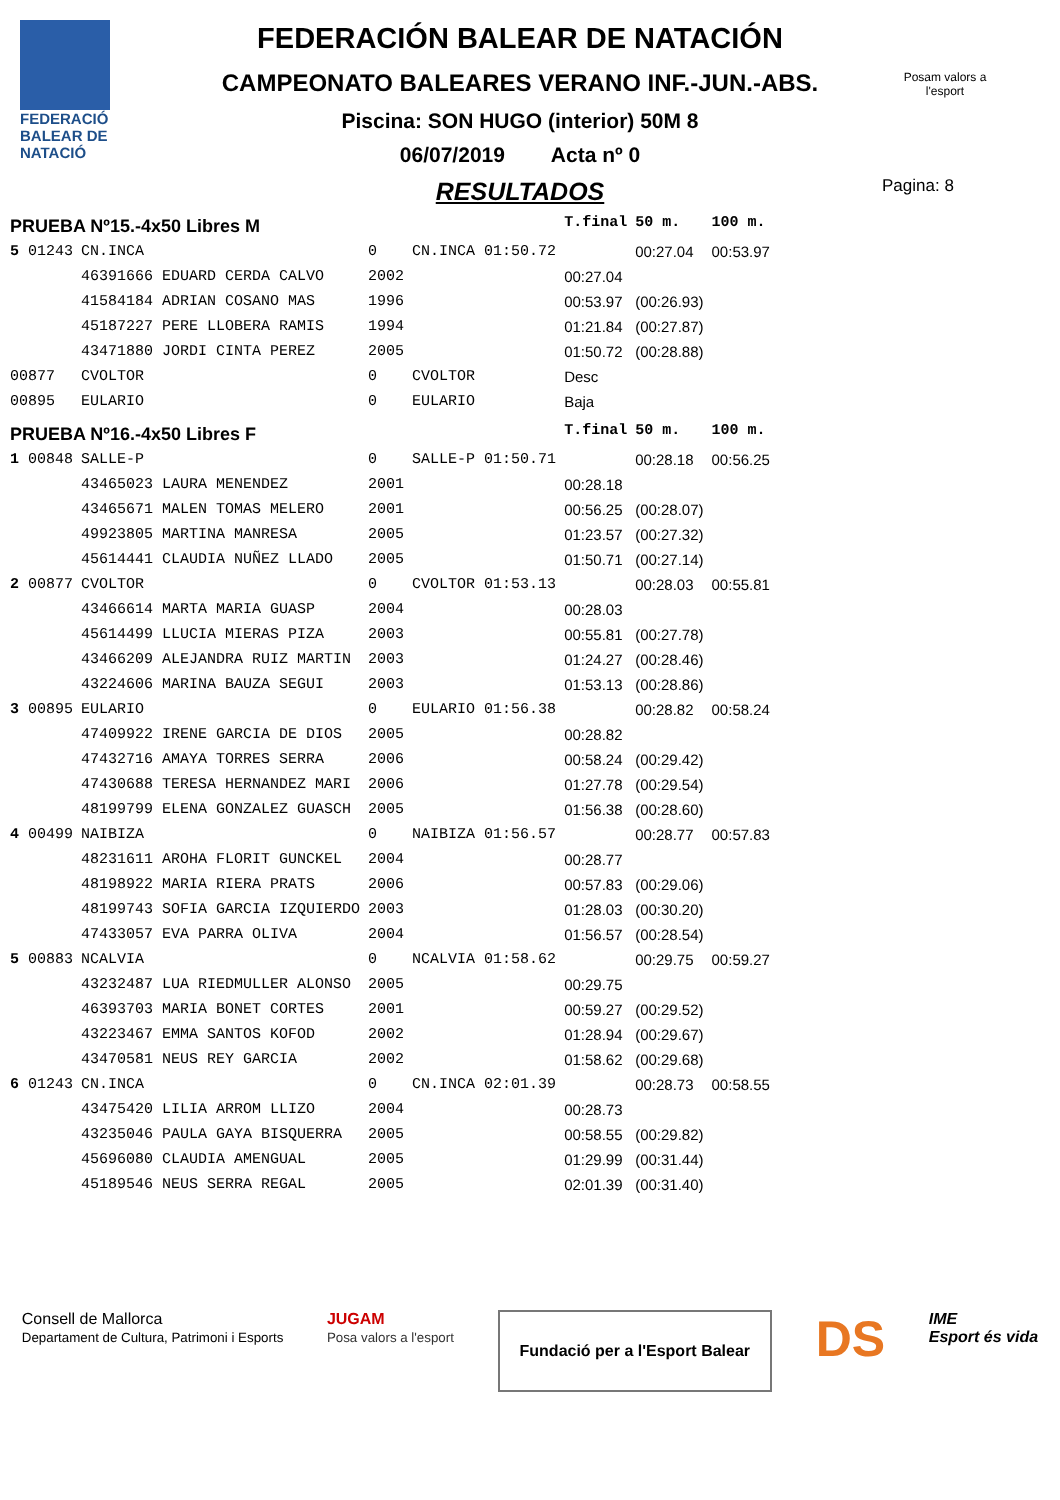FEDERACIÓ BALEAR DE NATACIÓ
Pagina: 8
Posam valors a l'esport
FEDERACIÓN BALEAR DE NATACIÓN
CAMPEONATO BALEARES VERANO INF.-JUN.-ABS.
Piscina: SON HUGO (interior) 50M 8
06/07/2019 Acta nº 0
RESULTADOS
| PRUEBA Nº15.-4x50 Libres M | | | | | T.final | 50 m. | 100 m. |
| 5 01243 | CN.INCA | | 0 | CN.INCA 01:50.72 | | 00:27.04 | 00:53.97 |
| | 46391666 EDUARD CERDA CALVO | | 2002 | | 00:27.04 | | |
| | 41584184 ADRIAN COSANO MAS | | 1996 | | 00:53.97 | (00:26.93) | |
| | 45187227 PERE LLOBERA RAMIS | | 1994 | | 01:21.84 | (00:27.87) | |
| | 43471880 JORDI CINTA PEREZ | | 2005 | | 01:50.72 | (00:28.88) | |
| 00877 | CVOLTOR | | 0 | CVOLTOR | Desc | | |
| 00895 | EULARIO | | 0 | EULARIO | Baja | | |
| PRUEBA Nº16.-4x50 Libres F | | | | | T.final | 50 m. | 100 m. |
| 1 00848 | SALLE-P | | 0 | SALLE-P 01:50.71 | | 00:28.18 | 00:56.25 |
| | 43465023 LAURA MENENDEZ | | 2001 | | 00:28.18 | | |
| | 43465671 MALEN TOMAS MELERO | | 2001 | | 00:56.25 | (00:28.07) | |
| | 49923805 MARTINA MANRESA | | 2005 | | 01:23.57 | (00:27.32) | |
| | 45614441 CLAUDIA NUÑEZ LLADO | | 2005 | | 01:50.71 | (00:27.14) | |
| 2 00877 | CVOLTOR | | 0 | CVOLTOR 01:53.13 | | 00:28.03 | 00:55.81 |
| | 43466614 MARTA MARIA GUASP | | 2004 | | 00:28.03 | | |
| | 45614499 LLUCIA MIERAS PIZA | | 2003 | | 00:55.81 | (00:27.78) | |
| | 43466209 ALEJANDRA RUIZ MARTIN | | 2003 | | 01:24.27 | (00:28.46) | |
| | 43224606 MARINA BAUZA SEGUI | | 2003 | | 01:53.13 | (00:28.86) | |
| 3 00895 | EULARIO | | 0 | EULARIO 01:56.38 | | 00:28.82 | 00:58.24 |
| | 47409922 IRENE GARCIA DE DIOS | | 2005 | | 00:28.82 | | |
| | 47432716 AMAYA TORRES SERRA | | 2006 | | 00:58.24 | (00:29.42) | |
| | 47430688 TERESA HERNANDEZ MARI | | 2006 | | 01:27.78 | (00:29.54) | |
| | 48199799 ELENA GONZALEZ GUASCH | | 2005 | | 01:56.38 | (00:28.60) | |
| 4 00499 | NAIBIZA | | 0 | NAIBIZA 01:56.57 | | 00:28.77 | 00:57.83 |
| | 48231611 AROHA FLORIT GUNCKEL | | 2004 | | 00:28.77 | | |
| | 48198922 MARIA RIERA PRATS | | 2006 | | 00:57.83 | (00:29.06) | |
| | 48199743 SOFIA GARCIA IZQUIERDO | | 2003 | | 01:28.03 | (00:30.20) | |
| | 47433057 EVA PARRA OLIVA | | 2004 | | 01:56.57 | (00:28.54) | |
| 5 00883 | NCALVIA | | 0 | NCALVIA 01:58.62 | | 00:29.75 | 00:59.27 |
| | 43232487 LUA RIEDMULLER ALONSO | | 2005 | | 00:29.75 | | |
| | 46393703 MARIA BONET CORTES | | 2001 | | 00:59.27 | (00:29.52) | |
| | 43223467 EMMA SANTOS KOFOD | | 2002 | | 01:28.94 | (00:29.67) | |
| | 43470581 NEUS REY GARCIA | | 2002 | | 01:58.62 | (00:29.68) | |
| 6 01243 | CN.INCA | | 0 | CN.INCA 02:01.39 | | 00:28.73 | 00:58.55 |
| | 43475420 LILIA ARROM LLIZO | | 2004 | | 00:28.73 | | |
| | 43235046 PAULA GAYA BISQUERRA | | 2005 | | 00:58.55 | (00:29.82) | |
| | 45696080 CLAUDIA AMENGUAL | | 2005 | | 01:29.99 | (00:31.44) | |
| | 45189546 NEUS SERRA REGAL | | 2005 | | 02:01.39 | (00:31.40) | |
Consell de Mallorca
Departament de Cultura, Patrimoni i Esports
JUGAM
Posa valors a l'esport
Fundació per a l'Esport Balear
DS
IME
Esport és vida